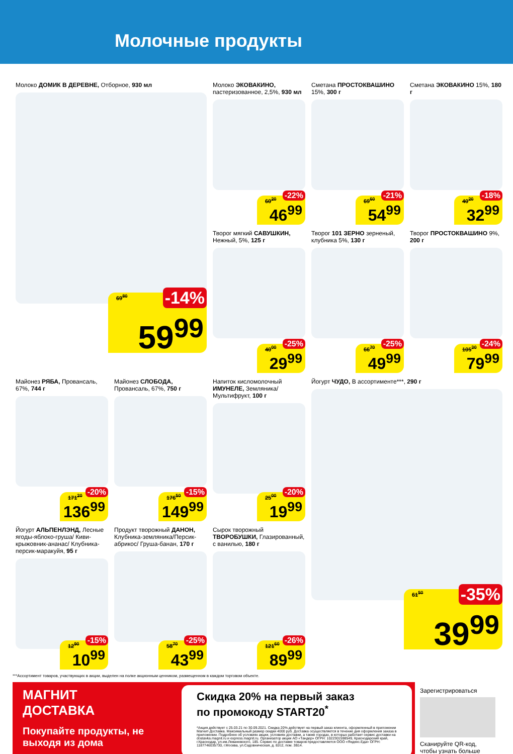Молочные продукты
Молоко ДОМИК В ДЕРЕВНЕ, Отборное, 930 мл
69<sup>80</sup> -14%
59<sup>99</sup>
Молоко ЭКОВАКИНО, пастеризованное, 2,5%, 930 мл
60<sup>20</sup> -22%
46<sup>99</sup>
Сметана ПРОСТОКВАШИНО 15%, 300 г
69<sup>60</sup> -21%
54<sup>99</sup>
Сметана ЭКОВАКИНО 15%, 180 г
40<sup>20</sup> -18%
32<sup>99</sup>
Творог мягкий САВУШКИН, Нежный, 5%, 125 г
40<sup>00</sup> -25%
29<sup>99</sup>
Творог 101 ЗЕРНО зерненый, клубника 5%, 130 г
66<sup>70</sup> -25%
49<sup>99</sup>
Творог ПРОСТОКВАШИНО 9%, 200 г
105<sup>30</sup> -24%
79<sup>99</sup>
Майонез РЯБА, Провансаль, 67%, 744 г
171<sup>20</sup> -20%
136<sup>99</sup>
Майонез СЛОБОДА, Провансаль, 67%, 750 г
176<sup>50</sup> -15%
149<sup>99</sup>
Напиток кисломолочный ИМУНЕЛЕ, Земляника/ Мультифрукт, 100 г
25<sup>00</sup> -20%
19<sup>99</sup>
Йогурт ЧУДО, В ассортименте***, 290 г
61<sup>50</sup> -35%
39<sup>99</sup>
Йогурт АЛЬПЕНЛЭНД, Лесные ягоды-яблоко-груша/ Киви-крыжовник-ананас/ Клубника-персик-маракуйя, 95 г
12<sup>90</sup> -15%
10<sup>99</sup>
Продукт творожный ДАНОН, Клубника-земляника/Персик-абрикос/ Груша-банан, 170 г
58<sup>70</sup> -25%
43<sup>99</sup>
Сырок творожный ТВОРОБУШКИ, Глазированный, с ванилью, 180 г
121<sup>60</sup> -26%
89<sup>99</sup>
***Ассортимент товаров, участвующих в акции, выделен на полке акционным ценником, размещенном в каждом торговом объекте.
МАГНИТ
ДОСТАВКА
Покупайте продукты, не выходя из дома
Скидка 20% на первый заказ
по промокоду START20<sup>*</sup>
*Акция действует с 25.03.21 по 30.09.2021. Скидка 20% действует на первый заказ клиента, оформленный в приложении Магнит-Доставка. Максимальный размер скидки 4000 руб. Доставка осуществляется в течение дня оформления заказа в приложении. Подробнее об условиях акции, условиях доставки, а также городах, в которых работает сервис доставки на dostavka.magnit.ru и express.magnit.ru. Организатор акции АО «Тандер» ОГРН: 1022301598549, Краснодарский край, г.Краснодар, ул.им.Леваневского, 185. Сервис по доставке товаров предоставляется ООО «Яндекс.Еда» ОГРН: 1187746035730, г.Москва, ул.Садовническая, д. 82с2, пом. 3В14.
Зарегистрироваться
Сканируйте QR-код, чтобы узнать больше